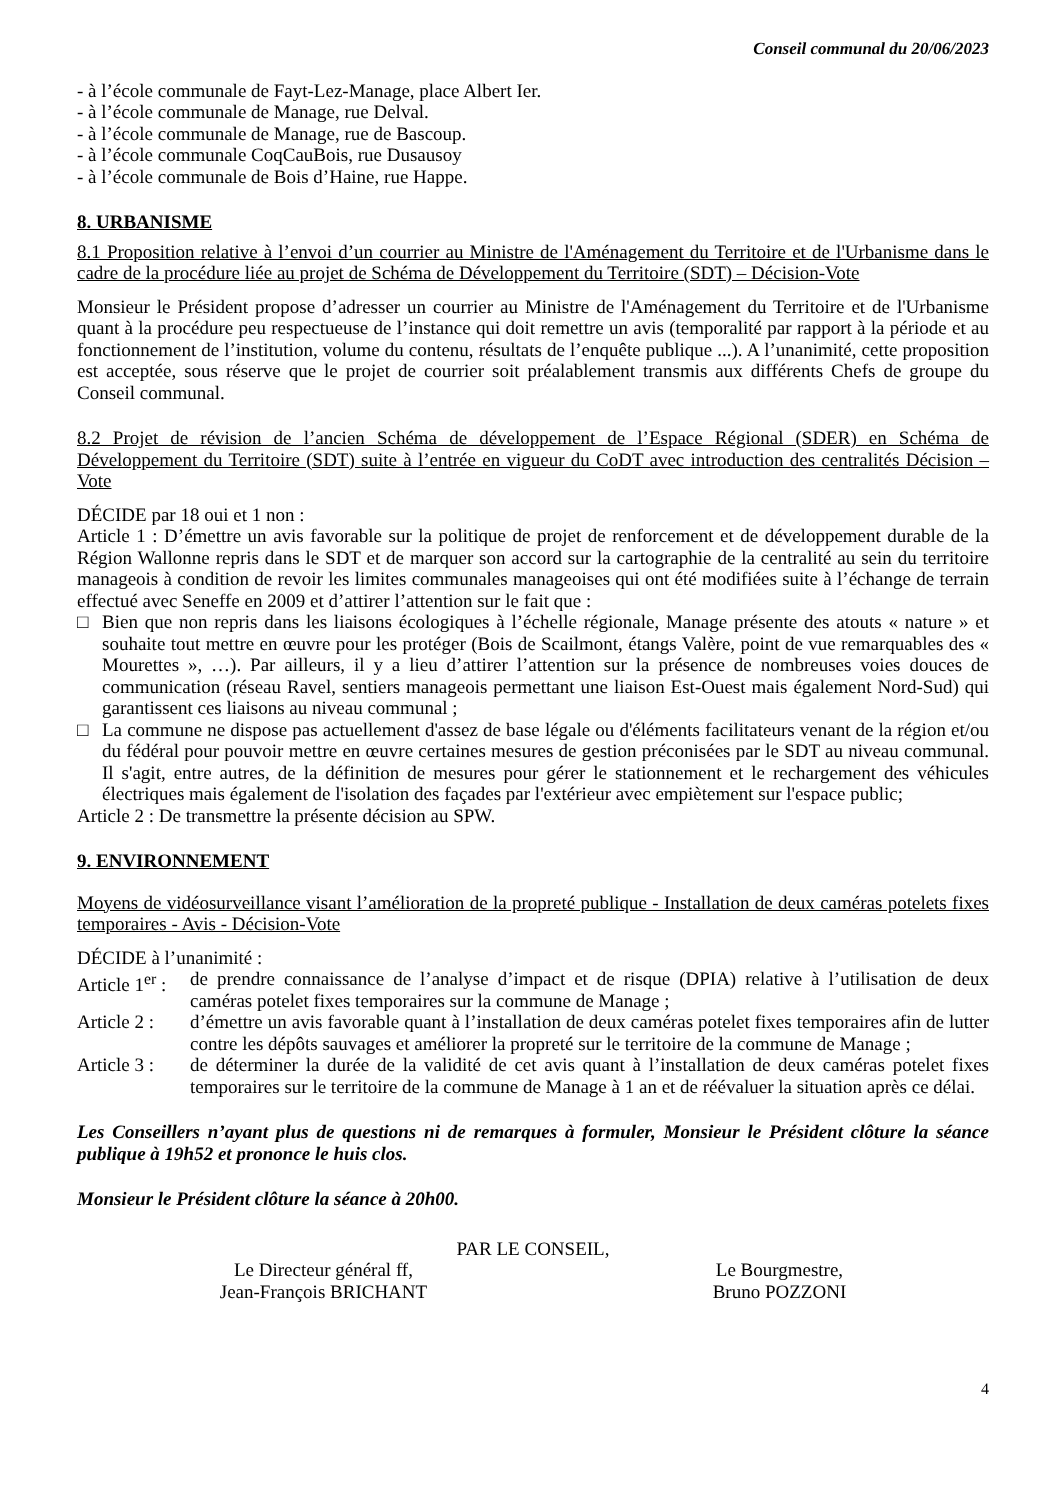Conseil communal du 20/06/2023
- à l’école communale de Fayt-Lez-Manage, place Albert Ier.
- à l’école communale de Manage, rue Delval.
- à l’école communale de Manage, rue de Bascoup.
- à l’école communale CoqCauBois, rue Dusausoy
- à l’école communale de Bois d’Haine, rue Happe.
8. URBANISME
8.1 Proposition relative à l’envoi d’un courrier au Ministre de l'Aménagement du Territoire et de l'Urbanisme dans le cadre de la procédure liée au projet de Schéma de Développement du Territoire (SDT) – Décision-Vote
Monsieur le Président propose d’adresser un courrier au Ministre de l'Aménagement du Territoire et de l'Urbanisme quant à la procédure peu respectueuse de l’instance qui doit remettre un avis (temporalité par rapport à la période et au fonctionnement de l’institution, volume du contenu, résultats de l’enquête publique ...). A l’unanimité, cette proposition est acceptée, sous réserve que le projet de courrier soit préalablement transmis aux différents Chefs de groupe du Conseil communal.
8.2 Projet de révision de l’ancien Schéma de développement de l’Espace Régional (SDER) en Schéma de Développement du Territoire (SDT) suite à l’entrée en vigueur du CoDT avec introduction des centralités Décision – Vote
DÉCIDE par 18 oui et 1 non :
Article 1 : D’émettre un avis favorable sur la politique de projet de renforcement et de développement durable de la Région Wallonne repris dans le SDT et de marquer son accord sur la cartographie de la centralité au sein du territoire manageois à condition de revoir les limites communales manageoises qui ont été modifiées suite à l’échange de terrain effectué avec Seneffe en 2009 et d’attirer l’attention sur le fait que :
□ Bien que non repris dans les liaisons écologiques à l’échelle régionale, Manage présente des atouts « nature » et souhaite tout mettre en œuvre pour les protéger (Bois de Scailmont, étangs Valère, point de vue remarquables des « Mourettes », …). Par ailleurs, il y a lieu d’attirer l’attention sur la présence de nombreuses voies douces de communication (réseau Ravel, sentiers manageois permettant une liaison Est-Ouest mais également Nord-Sud) qui garantissent ces liaisons au niveau communal ;
□ La commune ne dispose pas actuellement d'assez de base légale ou d'éléments facilitateurs venant de la région et/ou du fédéral pour pouvoir mettre en œuvre certaines mesures de gestion préconisées par le SDT au niveau communal. Il s'agit, entre autres, de la définition de mesures pour gérer le stationnement et le rechargement des véhicules électriques mais également de l'isolation des façades par l'extérieur avec empiètement sur l'espace public;
Article 2 : De transmettre la présente décision au SPW.
9. ENVIRONNEMENT
Moyens de vidéosurveillance visant l’amélioration de la propreté publique - Installation de deux caméras potelets fixes temporaires - Avis - Décision-Vote
DÉCIDE à l’unanimité :
Article 1<sup>er</sup> : de prendre connaissance de l’analyse d’impact et de risque (DPIA) relative à l’utilisation de deux caméras potelet fixes temporaires sur la commune de Manage ;
Article 2 : d’émettre un avis favorable quant à l’installation de deux caméras potelet fixes temporaires afin de lutter contre les dépôts sauvages et améliorer la propreté sur le territoire de la commune de Manage ;
Article 3 : de déterminer la durée de la validité de cet avis quant à l’installation de deux caméras potelet fixes temporaires sur le territoire de la commune de Manage à 1 an et de réévaluer la situation après ce délai.
Les Conseillers n’ayant plus de questions ni de remarques à formuler, Monsieur le Président clôture la séance publique à 19h52 et prononce le huis clos.
Monsieur le Président clôture la séance à 20h00.
PAR LE CONSEIL,
Le Directeur général ff,
Jean-François BRICHANT
Le Bourgmestre,
Bruno POZZONI
4